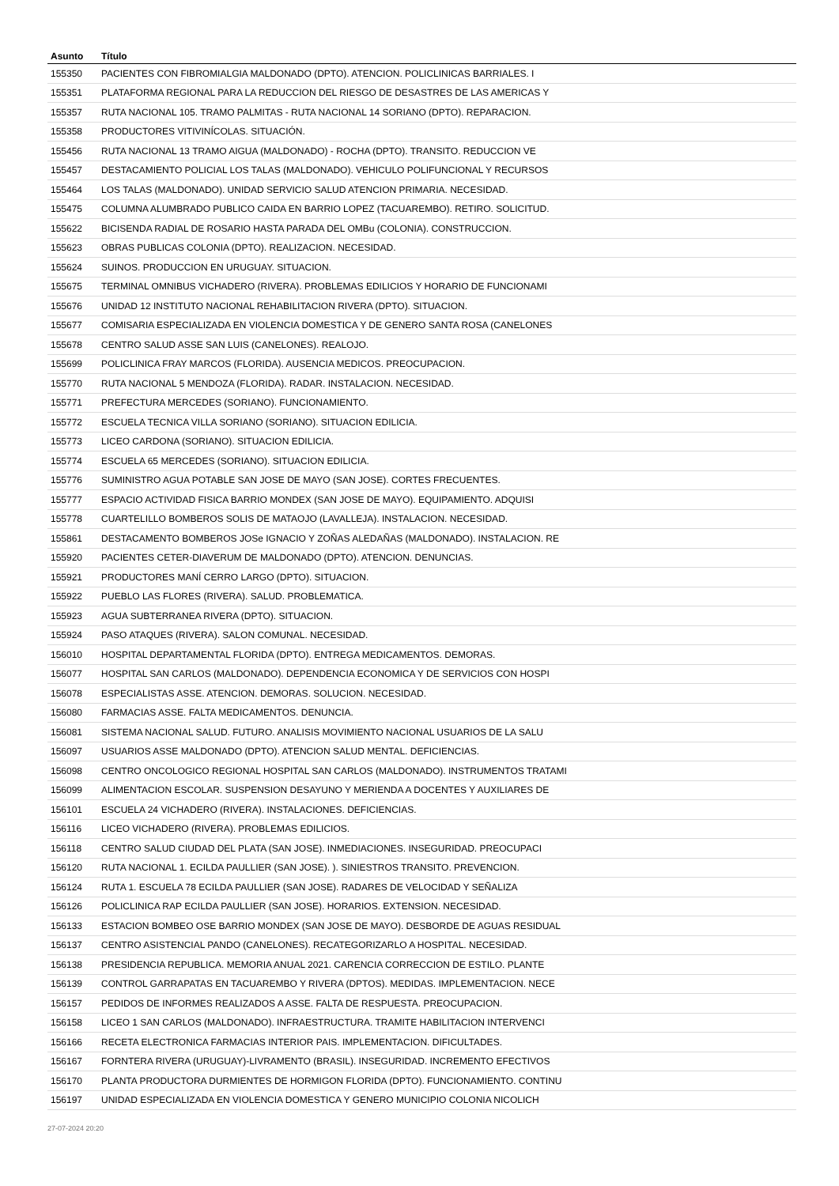| Asunto | Título |
| --- | --- |
| 155350 | PACIENTES CON FIBROMIALGIA MALDONADO (DPTO). ATENCION. POLICLINICAS BARRIALES. I |
| 155351 | PLATAFORMA REGIONAL PARA LA REDUCCION DEL RIESGO DE DESASTRES DE LAS AMERICAS Y |
| 155357 | RUTA NACIONAL 105. TRAMO PALMITAS - RUTA NACIONAL 14 SORIANO (DPTO). REPARACION. |
| 155358 | PRODUCTORES VITIVINÍCOLAS. SITUACIÓN. |
| 155456 | RUTA NACIONAL 13 TRAMO AIGUA (MALDONADO) - ROCHA (DPTO). TRANSITO. REDUCCION VE |
| 155457 | DESTACAMIENTO POLICIAL LOS TALAS (MALDONADO). VEHICULO POLIFUNCIONAL Y RECURSOS |
| 155464 | LOS TALAS (MALDONADO). UNIDAD SERVICIO SALUD ATENCION PRIMARIA. NECESIDAD. |
| 155475 | COLUMNA ALUMBRADO PUBLICO CAIDA EN BARRIO LOPEZ (TACUAREMBO). RETIRO. SOLICITUD. |
| 155622 | BICISENDA RADIAL DE ROSARIO HASTA PARADA DEL OMBu (COLONIA). CONSTRUCCION. |
| 155623 | OBRAS PUBLICAS COLONIA (DPTO). REALIZACION. NECESIDAD. |
| 155624 | SUINOS. PRODUCCION EN URUGUAY. SITUACION. |
| 155675 | TERMINAL OMNIBUS VICHADERO (RIVERA). PROBLEMAS EDILICIOS Y HORARIO DE FUNCIONAMI |
| 155676 | UNIDAD 12 INSTITUTO NACIONAL REHABILITACION RIVERA (DPTO). SITUACION. |
| 155677 | COMISARIA ESPECIALIZADA EN VIOLENCIA DOMESTICA Y DE GENERO SANTA ROSA (CANELONES |
| 155678 | CENTRO SALUD ASSE SAN LUIS (CANELONES). REALOJO. |
| 155699 | POLICLINICA FRAY MARCOS (FLORIDA). AUSENCIA MEDICOS. PREOCUPACION. |
| 155770 | RUTA NACIONAL 5 MENDOZA (FLORIDA). RADAR. INSTALACION. NECESIDAD. |
| 155771 | PREFECTURA MERCEDES (SORIANO). FUNCIONAMIENTO. |
| 155772 | ESCUELA TECNICA VILLA SORIANO (SORIANO). SITUACION EDILICIA. |
| 155773 | LICEO CARDONA (SORIANO). SITUACION EDILICIA. |
| 155774 | ESCUELA 65 MERCEDES (SORIANO). SITUACION EDILICIA. |
| 155776 | SUMINISTRO AGUA POTABLE SAN JOSE DE MAYO (SAN JOSE). CORTES FRECUENTES. |
| 155777 | ESPACIO ACTIVIDAD FISICA BARRIO MONDEX (SAN JOSE DE MAYO). EQUIPAMIENTO. ADQUISI |
| 155778 | CUARTELILLO BOMBEROS SOLIS DE MATAOJO (LAVALLEJA). INSTALACION. NECESIDAD. |
| 155861 | DESTACAMENTO BOMBEROS JOSe IGNACIO Y ZOÑAS ALEDAÑAS (MALDONADO). INSTALACION. RE |
| 155920 | PACIENTES CETER-DIAVERUM DE MALDONADO (DPTO). ATENCION. DENUNCIAS. |
| 155921 | PRODUCTORES MANÍ CERRO LARGO (DPTO). SITUACION. |
| 155922 | PUEBLO LAS FLORES (RIVERA). SALUD. PROBLEMATICA. |
| 155923 | AGUA SUBTERRANEA RIVERA (DPTO). SITUACION. |
| 155924 | PASO ATAQUES (RIVERA). SALON COMUNAL. NECESIDAD. |
| 156010 | HOSPITAL DEPARTAMENTAL FLORIDA (DPTO). ENTREGA MEDICAMENTOS. DEMORAS. |
| 156077 | HOSPITAL SAN CARLOS (MALDONADO). DEPENDENCIA ECONOMICA Y DE SERVICIOS CON HOSPI |
| 156078 | ESPECIALISTAS ASSE. ATENCION. DEMORAS. SOLUCION. NECESIDAD. |
| 156080 | FARMACIAS ASSE. FALTA MEDICAMENTOS. DENUNCIA. |
| 156081 | SISTEMA NACIONAL SALUD. FUTURO. ANALISIS MOVIMIENTO NACIONAL USUARIOS DE LA SALU |
| 156097 | USUARIOS ASSE MALDONADO (DPTO). ATENCION SALUD MENTAL. DEFICIENCIAS. |
| 156098 | CENTRO ONCOLOGICO REGIONAL HOSPITAL SAN CARLOS (MALDONADO). INSTRUMENTOS TRATAMI |
| 156099 | ALIMENTACION ESCOLAR. SUSPENSION DESAYUNO Y MERIENDA A DOCENTES Y AUXILIARES DE |
| 156101 | ESCUELA 24 VICHADERO (RIVERA). INSTALACIONES. DEFICIENCIAS. |
| 156116 | LICEO VICHADERO (RIVERA). PROBLEMAS EDILICIOS. |
| 156118 | CENTRO SALUD CIUDAD DEL PLATA (SAN JOSE). INMEDIACIONES. INSEGURIDAD. PREOCUPACI |
| 156120 | RUTA NACIONAL 1. ECILDA PAULLIER (SAN JOSE). ). SINIESTROS TRANSITO. PREVENCION. |
| 156124 | RUTA 1. ESCUELA 78 ECILDA PAULLIER (SAN JOSE). RADARES DE VELOCIDAD Y SEÑALIZA |
| 156126 | POLICLINICA RAP ECILDA PAULLIER (SAN JOSE). HORARIOS. EXTENSION. NECESIDAD. |
| 156133 | ESTACION BOMBEO OSE BARRIO MONDEX (SAN JOSE DE MAYO). DESBORDE DE AGUAS RESIDUAL |
| 156137 | CENTRO ASISTENCIAL PANDO (CANELONES). RECATEGORIZARLO A HOSPITAL. NECESIDAD. |
| 156138 | PRESIDENCIA REPUBLICA. MEMORIA ANUAL 2021. CARENCIA CORRECCION DE ESTILO. PLANTE |
| 156139 | CONTROL GARRAPATAS EN TACUAREMBO Y RIVERA (DPTOS). MEDIDAS. IMPLEMENTACION. NECE |
| 156157 | PEDIDOS DE INFORMES REALIZADOS A ASSE. FALTA DE RESPUESTA. PREOCUPACION. |
| 156158 | LICEO 1 SAN CARLOS (MALDONADO). INFRAESTRUCTURA. TRAMITE HABILITACION INTERVENCI |
| 156166 | RECETA ELECTRONICA FARMACIAS INTERIOR PAIS. IMPLEMENTACION. DIFICULTADES. |
| 156167 | FORNTERA RIVERA (URUGUAY)-LIVRAMENTO (BRASIL). INSEGURIDAD. INCREMENTO EFECTIVOS |
| 156170 | PLANTA PRODUCTORA DURMIENTES DE HORMIGON FLORIDA (DPTO). FUNCIONAMIENTO. CONTINU |
| 156197 | UNIDAD ESPECIALIZADA EN VIOLENCIA DOMESTICA Y GENERO MUNICIPIO COLONIA NICOLICH |
27-07-2024 20:20